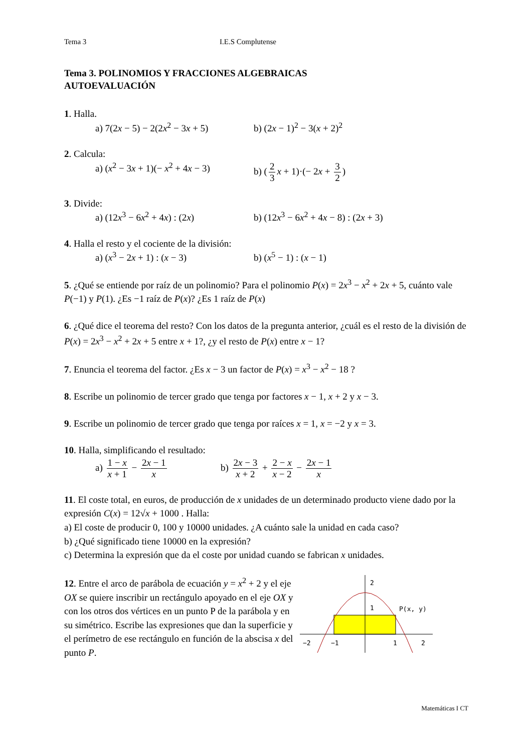Tema 3 I.E.S Complutense
Tema 3. POLINOMIOS Y FRACCIONES ALGEBRAICAS
AUTOEVALUACIÓN
1. Halla.
a) 7(2x − 5) − 2(2x<sup>2</sup> − 3x + 5)
b) (2x − 1)<sup>2</sup> − 3(x + 2)<sup>2</sup>
2. Calcula:
a) (x<sup>2</sup> − 3x + 1)(− x<sup>2</sup> + 4x − 3)
b) (2 3 x + 1)·(− 2x + 3 2)
3. Divide:
a) (12x<sup>3</sup> − 6x<sup>2</sup> + 4x) : (2x) b) (12x<sup>3</sup> − 6x<sup>2</sup> + 4x − 8) : (2x + 3)
4. Halla el resto y el cociente de la división:
a) (x<sup>3</sup> − 2x + 1) : (x − 3) b) (x<sup>5</sup> − 1) : (x − 1)
5. ¿Qué se entiende por raíz de un polinomio? Para el polinomio P(x) = 2x<sup>3</sup> − x<sup>2</sup> + 2x + 5, cuánto vale P(−1) y P(1). ¿Es −1 raíz de P(x)? ¿Es 1 raíz de P(x)
6. ¿Qué dice el teorema del resto? Con los datos de la pregunta anterior, ¿cuál es el resto de la división de P(x) = 2x<sup>3</sup> − x<sup>2</sup> + 2x + 5 entre x + 1?, ¿y el resto de P(x) entre x − 1?
7. Enuncia el teorema del factor. ¿Es x − 3 un factor de P(x) = x<sup>3</sup> − x<sup>2</sup> − 18 ?
8. Escribe un polinomio de tercer grado que tenga por factores x − 1, x + 2 y x − 3.
9. Escribe un polinomio de tercer grado que tenga por raíces x = 1, x = −2 y x = 3.
10. Halla, simplificando el resultado:
a) 1 − x x + 1 − 2x − 1 x
b) 2x − 3 x + 2 + 2 − x x − 2 − 2x − 1 x
11. El coste total, en euros, de producción de x unidades de un determinado producto viene dado por la expresión C(x) = 12√x + 1000 . Halla:
a) El coste de producir 0, 100 y 10000 unidades. ¿A cuánto sale la unidad en cada caso?
b) ¿Qué significado tiene 10000 en la expresión?
c) Determina la expresión que da el coste por unidad cuando se fabrican x unidades.
12. Entre el arco de parábola de ecuación y = x<sup>2</sup> + 2 y el eje OX se quiere inscribir un rectángulo apoyado en el eje OX y con los otros dos vértices en un punto P de la parábola y en su simétrico. Escribe las expresiones que dan la superficie y el perímetro de ese rectángulo en función de la abscisa x del punto P.
−2
−1
1
2
2
1
P(x, y)
Matemáticas I CT